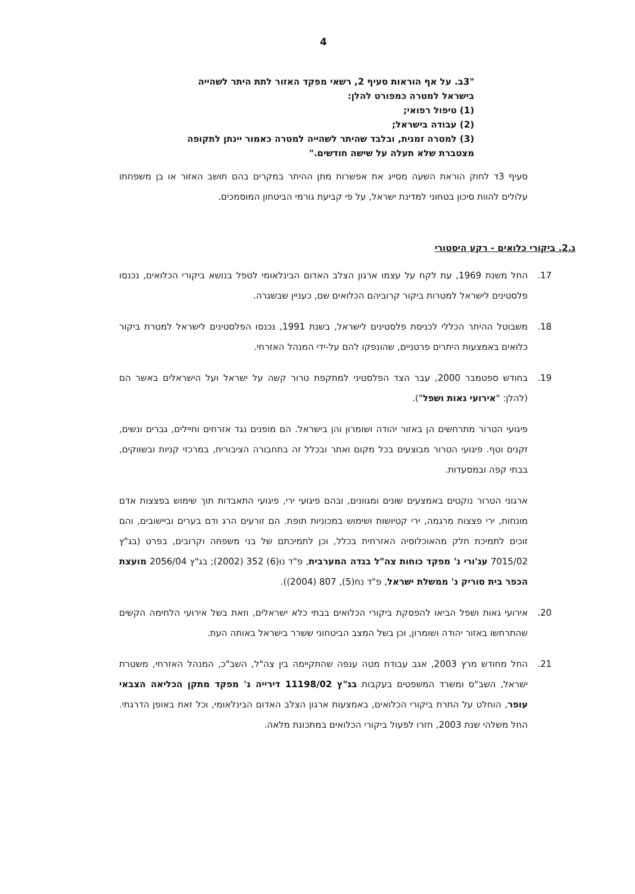4
"3ב. על אף הוראות סעיף 2, רשאי מפקד האזור לתת היתר לשהייה בישראל למטרה כמפורט להלן:
(1) טיפול רפואי;
(2) עבודה בישראל;
(3) למטרה זמנית, ובלבד שהיתר לשהייה למטרה כאמור יינתן לתקופה מצטברת שלא תעלה על שישה חודשים."
סעיף 3ד לחוק הוראת השעה מסייג את אפשרות מתן ההיתר במקרים בהם תושב האזור או בן משפחתו עלולים להוות סיכון בטחוני למדינת ישראל, על פי קביעת גורמי הביטחון המוסמכים.
ג.2. ביקורי כלואים - רקע היסטורי
17. החל משנת 1969, עת לקח על עצמו ארגון הצלב האדום הבינלאומי לטפל בנושא ביקורי הכלואים, נכנסו פלסטינים לישראל למטרות ביקור קרוביהם הכלואים שם, כעניין שבשגרה.
18. משבוטל ההיתר הכללי לכניסת פלסטינים לישראל, בשנת 1991, נכנסו הפלסטינים לישראל למטרת ביקור כלואים באמצעות היתרים פרטניים, שהונפקו להם על-ידי המנהל האזרחי.
19. בחודש ספטמבר 2000, עבר הצד הפלסטיני למתקפת טרור קשה על ישראל ועל הישראלים באשר הם (להלן: "אירועי גאות ושפל").
פיגועי הטרור מתרחשים הן באזור יהודה ושומרון והן בישראל. הם מופנים נגד אזרחים וחיילים, גברים ונשים, זקנים וטף. פיגועי הטרור מבוצעים בכל מקום ואתר ובכלל זה בתחבורה הציבורית, במרכזי קניות ובשווקים, בבתי קפה ובמסעדות.
ארגוני הטרור נוקטים באמצעים שונים ומגוונים, ובהם פיגועי ירי, פיגועי התאבדות תוך שימוש בפצצות אדם מונחות, ירי פצצות מרגמה, ירי קטיושות ושימוש במכוניות תופת. הם זורעים הרג ודם בערים וביישובים, והם זוכים לתמיכת חלק מהאוכלוסיה האזרחית בכלל, וכן לתמיכתם של בני משפחה וקרובים, בפרט (בג"ץ 7015/02 עג'ורי נ' מפקד כוחות צה"ל בגדה המערבית, פ"ד נו(6) 352 (2002); בג"ץ 2056/04 מועצת הכפר בית סוריק נ' ממשלת ישראל, פ"ד נח(5), 807 (2004)).
20. אירועי גאות ושפל הביאו להפסקת ביקורי הכלואים בבתי כלא ישראלים, וזאת בשל אירועי הלחימה הקשים שהתרחשו באזור יהודה ושומרון, וכן בשל המצב הביטחוני ששרר בישראל באותה העת.
21. החל מחודש מרץ 2003, אגב עבודת מטה ענפה שהתקיימה בין צה"ל, השב"כ, המנהל האזרחי, משטרת ישראל, השב"ס ומשרד המשפטים בעקבות בג"ץ 11198/02 דירייה נ' מפקד מתקן הכליאה הצבאי עופר, הוחלט על התרת ביקורי הכלואים, באמצעות ארגון הצלב האדום הבינלאומי, וכל זאת באופן הדרגתי. החל משלהי שנת 2003, חזרו לפעול ביקורי הכלואים במתכונת מלאה.